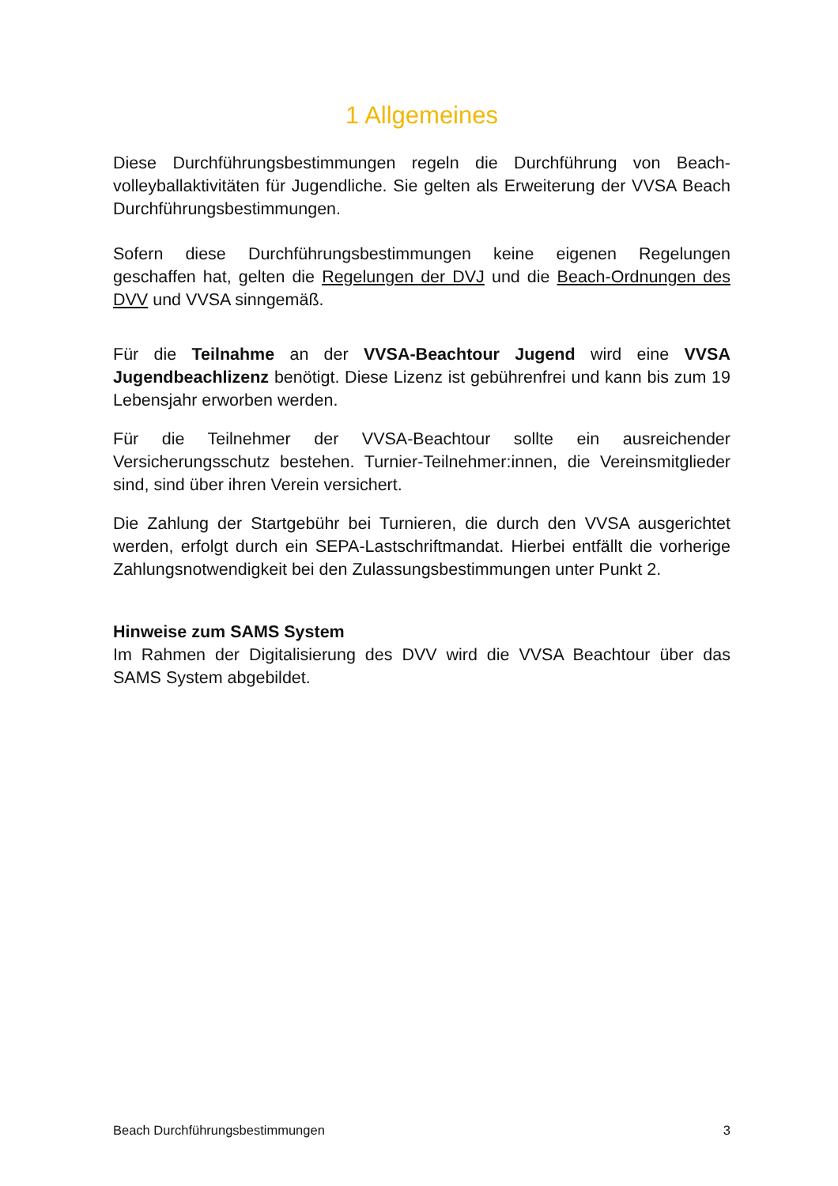1 Allgemeines
Diese Durchführungsbestimmungen regeln die Durchführung von Beach­volleyballaktivitäten für Jugendliche. Sie gelten als Erweiterung der VVSA Beach Durchführungsbestimmungen.
Sofern diese Durchführungsbestimmungen keine eigenen Regelungen geschaffen hat, gelten die Regelungen der DVJ und die Beach-Ordnungen des DVV und VVSA sinngemäß.
Für die Teilnahme an der VVSA-Beachtour Jugend wird eine VVSA Jugendbeachlizenz benötigt. Diese Lizenz ist gebührenfrei und kann bis zum 19 Lebensjahr erworben werden.
Für die Teilnehmer der VVSA-Beachtour sollte ein ausreichender Versicherungsschutz bestehen. Turnier-Teilnehmer:innen, die Vereins­mitglieder sind, sind über ihren Verein versichert.
Die Zahlung der Startgebühr bei Turnieren, die durch den VVSA ausgerichtet werden, erfolgt durch ein SEPA-Lastschriftmandat. Hierbei entfällt die vorherige Zahlungsnotwendigkeit bei den Zulassungs­bestimmungen unter Punkt 2.
Hinweise zum SAMS System
Im Rahmen der Digitalisierung des DVV wird die VVSA Beachtour über das SAMS System abgebildet.
Beach Durchführungsbestimmungen 3